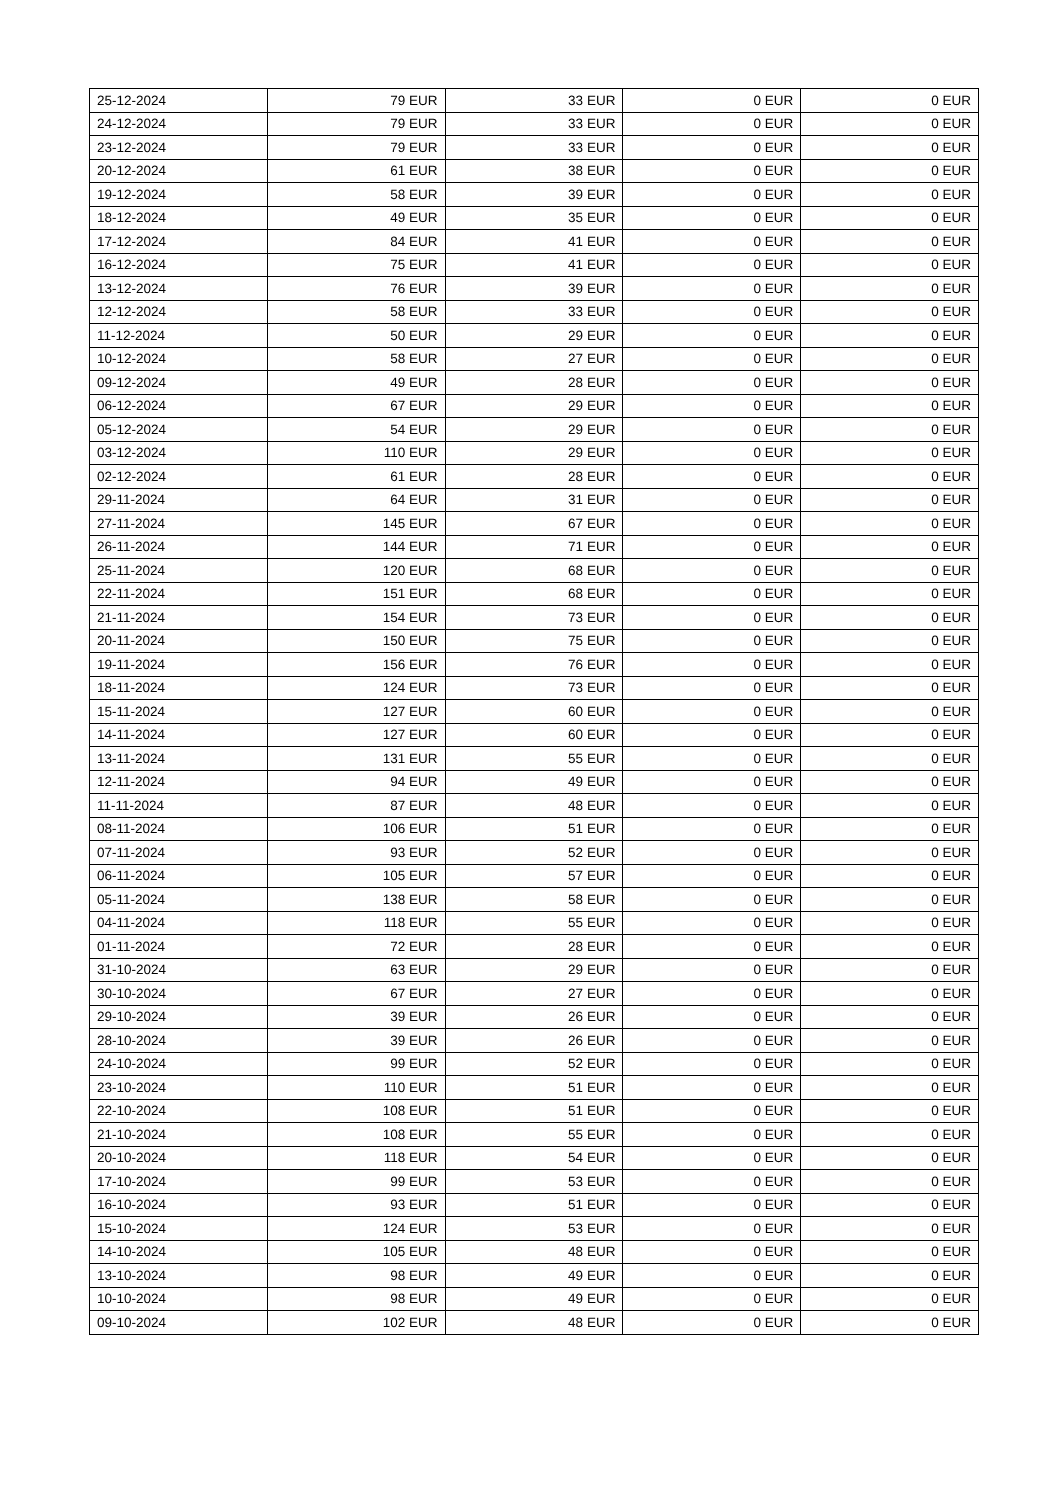| 25-12-2024 | 79 EUR | 33 EUR | 0 EUR | 0 EUR |
| 24-12-2024 | 79 EUR | 33 EUR | 0 EUR | 0 EUR |
| 23-12-2024 | 79 EUR | 33 EUR | 0 EUR | 0 EUR |
| 20-12-2024 | 61 EUR | 38 EUR | 0 EUR | 0 EUR |
| 19-12-2024 | 58 EUR | 39 EUR | 0 EUR | 0 EUR |
| 18-12-2024 | 49 EUR | 35 EUR | 0 EUR | 0 EUR |
| 17-12-2024 | 84 EUR | 41 EUR | 0 EUR | 0 EUR |
| 16-12-2024 | 75 EUR | 41 EUR | 0 EUR | 0 EUR |
| 13-12-2024 | 76 EUR | 39 EUR | 0 EUR | 0 EUR |
| 12-12-2024 | 58 EUR | 33 EUR | 0 EUR | 0 EUR |
| 11-12-2024 | 50 EUR | 29 EUR | 0 EUR | 0 EUR |
| 10-12-2024 | 58 EUR | 27 EUR | 0 EUR | 0 EUR |
| 09-12-2024 | 49 EUR | 28 EUR | 0 EUR | 0 EUR |
| 06-12-2024 | 67 EUR | 29 EUR | 0 EUR | 0 EUR |
| 05-12-2024 | 54 EUR | 29 EUR | 0 EUR | 0 EUR |
| 03-12-2024 | 110 EUR | 29 EUR | 0 EUR | 0 EUR |
| 02-12-2024 | 61 EUR | 28 EUR | 0 EUR | 0 EUR |
| 29-11-2024 | 64 EUR | 31 EUR | 0 EUR | 0 EUR |
| 27-11-2024 | 145 EUR | 67 EUR | 0 EUR | 0 EUR |
| 26-11-2024 | 144 EUR | 71 EUR | 0 EUR | 0 EUR |
| 25-11-2024 | 120 EUR | 68 EUR | 0 EUR | 0 EUR |
| 22-11-2024 | 151 EUR | 68 EUR | 0 EUR | 0 EUR |
| 21-11-2024 | 154 EUR | 73 EUR | 0 EUR | 0 EUR |
| 20-11-2024 | 150 EUR | 75 EUR | 0 EUR | 0 EUR |
| 19-11-2024 | 156 EUR | 76 EUR | 0 EUR | 0 EUR |
| 18-11-2024 | 124 EUR | 73 EUR | 0 EUR | 0 EUR |
| 15-11-2024 | 127 EUR | 60 EUR | 0 EUR | 0 EUR |
| 14-11-2024 | 127 EUR | 60 EUR | 0 EUR | 0 EUR |
| 13-11-2024 | 131 EUR | 55 EUR | 0 EUR | 0 EUR |
| 12-11-2024 | 94 EUR | 49 EUR | 0 EUR | 0 EUR |
| 11-11-2024 | 87 EUR | 48 EUR | 0 EUR | 0 EUR |
| 08-11-2024 | 106 EUR | 51 EUR | 0 EUR | 0 EUR |
| 07-11-2024 | 93 EUR | 52 EUR | 0 EUR | 0 EUR |
| 06-11-2024 | 105 EUR | 57 EUR | 0 EUR | 0 EUR |
| 05-11-2024 | 138 EUR | 58 EUR | 0 EUR | 0 EUR |
| 04-11-2024 | 118 EUR | 55 EUR | 0 EUR | 0 EUR |
| 01-11-2024 | 72 EUR | 28 EUR | 0 EUR | 0 EUR |
| 31-10-2024 | 63 EUR | 29 EUR | 0 EUR | 0 EUR |
| 30-10-2024 | 67 EUR | 27 EUR | 0 EUR | 0 EUR |
| 29-10-2024 | 39 EUR | 26 EUR | 0 EUR | 0 EUR |
| 28-10-2024 | 39 EUR | 26 EUR | 0 EUR | 0 EUR |
| 24-10-2024 | 99 EUR | 52 EUR | 0 EUR | 0 EUR |
| 23-10-2024 | 110 EUR | 51 EUR | 0 EUR | 0 EUR |
| 22-10-2024 | 108 EUR | 51 EUR | 0 EUR | 0 EUR |
| 21-10-2024 | 108 EUR | 55 EUR | 0 EUR | 0 EUR |
| 20-10-2024 | 118 EUR | 54 EUR | 0 EUR | 0 EUR |
| 17-10-2024 | 99 EUR | 53 EUR | 0 EUR | 0 EUR |
| 16-10-2024 | 93 EUR | 51 EUR | 0 EUR | 0 EUR |
| 15-10-2024 | 124 EUR | 53 EUR | 0 EUR | 0 EUR |
| 14-10-2024 | 105 EUR | 48 EUR | 0 EUR | 0 EUR |
| 13-10-2024 | 98 EUR | 49 EUR | 0 EUR | 0 EUR |
| 10-10-2024 | 98 EUR | 49 EUR | 0 EUR | 0 EUR |
| 09-10-2024 | 102 EUR | 48 EUR | 0 EUR | 0 EUR |